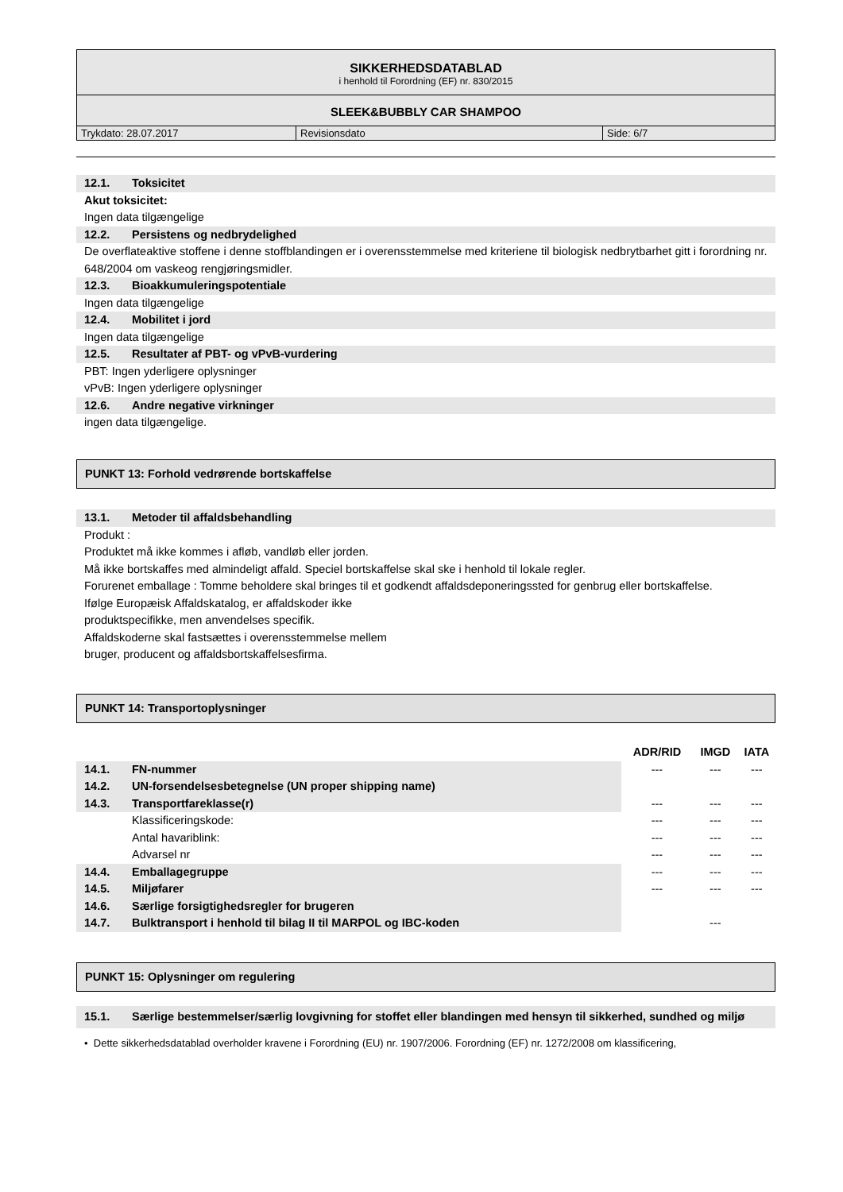SIKKERHEDSDATABLAD
i henhold til Forordning (EF) nr. 830/2015
SLEEK&BUBBLY CAR SHAMPOO
| Trykdato: 28.07.2017 | Revisionsdato | Side: 6/7 |
12.1. Toksicitet
Akut toksicitet:
Ingen data tilgængelige
12.2. Persistens og nedbrydelighed
De overflateaktive stoffene i denne stoffblandingen er i overensstemmelse med kriteriene til biologisk nedbrytbarhet gitt i forordning nr. 648/2004 om vaskeog rengjøringsmidler.
12.3. Bioakkumuleringspotentiale
Ingen data tilgængelige
12.4. Mobilitet i jord
Ingen data tilgængelige
12.5. Resultater af PBT- og vPvB-vurdering
PBT: Ingen yderligere oplysninger
vPvB: Ingen yderligere oplysninger
12.6. Andre negative virkninger
ingen data tilgængelige.
PUNKT 13: Forhold vedrørende bortskaffelse
13.1. Metoder til affaldsbehandling
Produkt :
Produktet må ikke kommes i afløb, vandløb eller jorden.
Må ikke bortskaffes med almindeligt affald. Speciel bortskaffelse skal ske i henhold til lokale regler.
Forurenet emballage : Tomme beholdere skal bringes til et godkendt affaldsdeponeringssted for genbrug eller bortskaffelse.
Ifølge Europæisk Affaldskatalog, er affaldskoder ikke
produktspecifikke, men anvendelses specifik.
Affaldskoderne skal fastsættes i overensstemmelse mellem
bruger, producent og affaldsbortskaffelsesfirma.
PUNKT 14: Transportoplysninger
| | | ADR/RID | IMGD | IATA |
| --- | --- | --- | --- | --- |
| 14.1. | FN-nummer | --- | --- | --- |
| 14.2. | UN-forsendelsesbetegnelse (UN proper shipping name) | | | |
| 14.3. | Transportfareklasse(r) | --- | --- | --- |
| | Klassificeringskode: | --- | --- | --- |
| | Antal havariblink: | --- | --- | --- |
| | Advarsel nr | --- | --- | --- |
| 14.4. | Emballagegruppe | --- | --- | --- |
| 14.5. | Miljøfarer | --- | --- | --- |
| 14.6. | Særlige forsigtighedsregler for brugeren | | | |
| 14.7. | Bulktransport i henhold til bilag II til MARPOL og IBC-koden | | --- | |
PUNKT 15: Oplysninger om regulering
15.1. Særlige bestemmelser/særlig lovgivning for stoffet eller blandingen med hensyn til sikkerhed, sundhed og miljø
• Dette sikkerhedsdatablad overholder kravene i Forordning (EU) nr. 1907/2006. Forordning (EF) nr. 1272/2008 om klassificering,